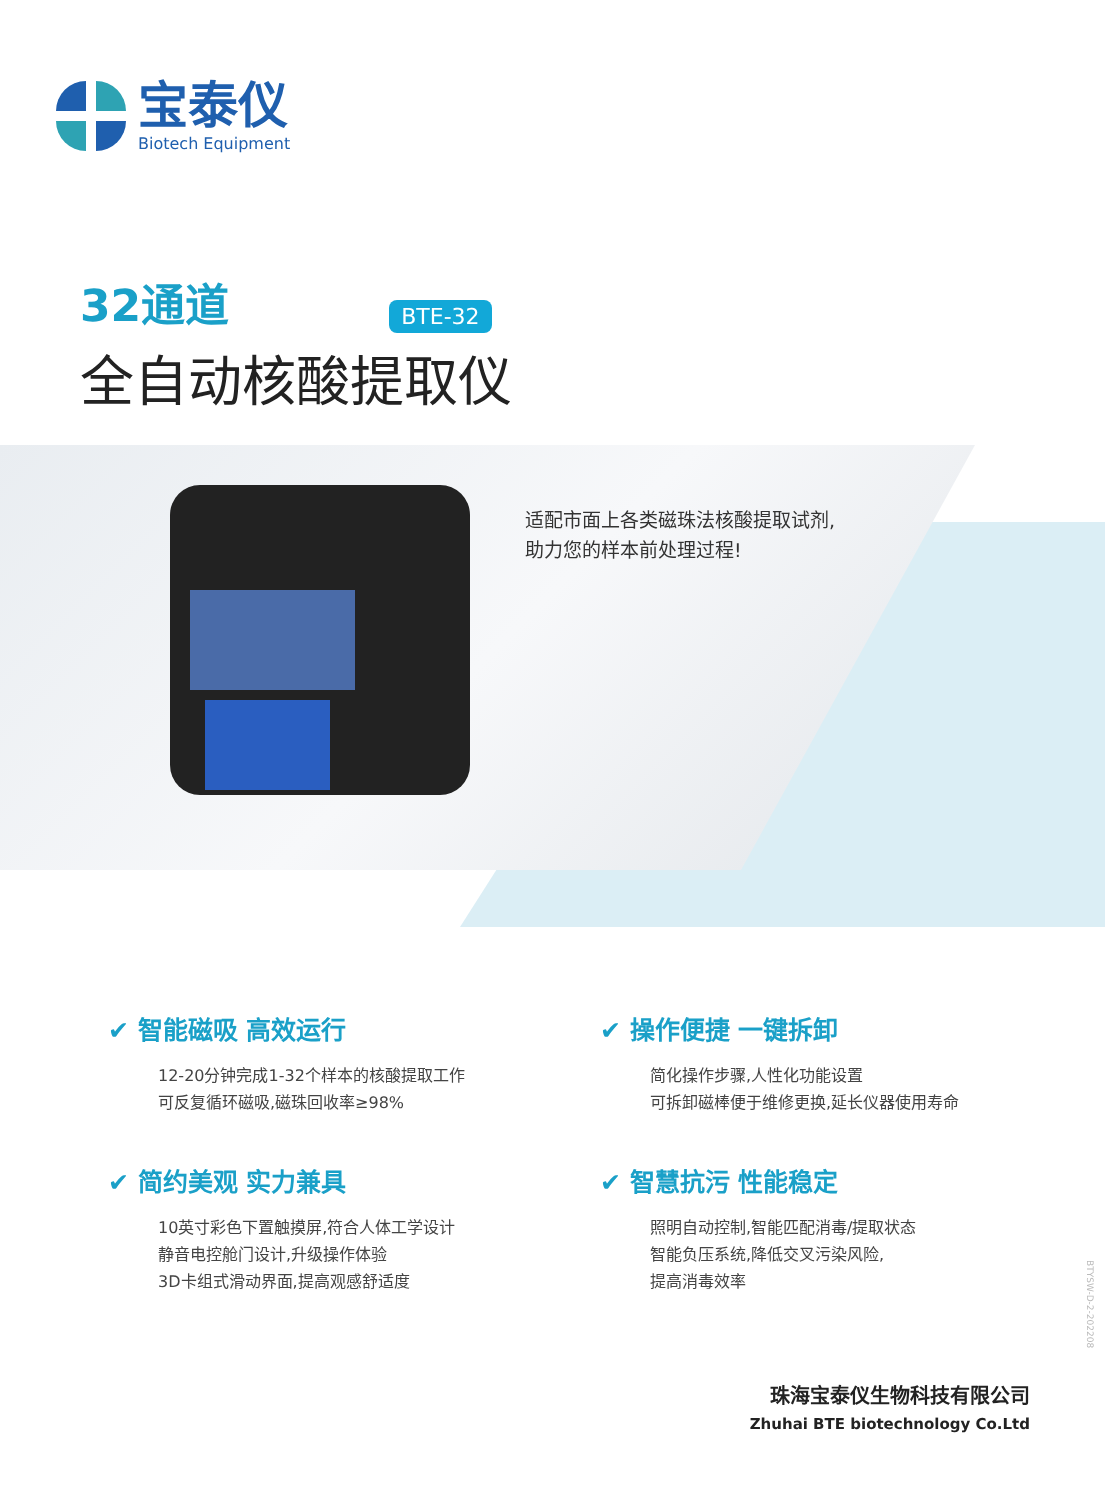宝泰仪
Biotech Equipment
32通道 BTE-32
全自动核酸提取仪
适配市面上各类磁珠法核酸提取试剂,
助力您的样本前处理过程!
✔ 智能磁吸 高效运行
12-20分钟完成1-32个样本的核酸提取工作
可反复循环磁吸,磁珠回收率≥98%
✔ 操作便捷 一键拆卸
简化操作步骤,人性化功能设置
可拆卸磁棒便于维修更换,延长仪器使用寿命
✔ 简约美观 实力兼具
10英寸彩色下置触摸屏,符合人体工学设计
静音电控舱门设计,升级操作体验
3D卡组式滑动界面,提高观感舒适度
✔ 智慧抗污 性能稳定
照明自动控制,智能匹配消毒/提取状态
智能负压系统,降低交叉污染风险,
提高消毒效率
BTYSW-D-2-202208
珠海宝泰仪生物科技有限公司
Zhuhai BTE biotechnology Co.Ltd